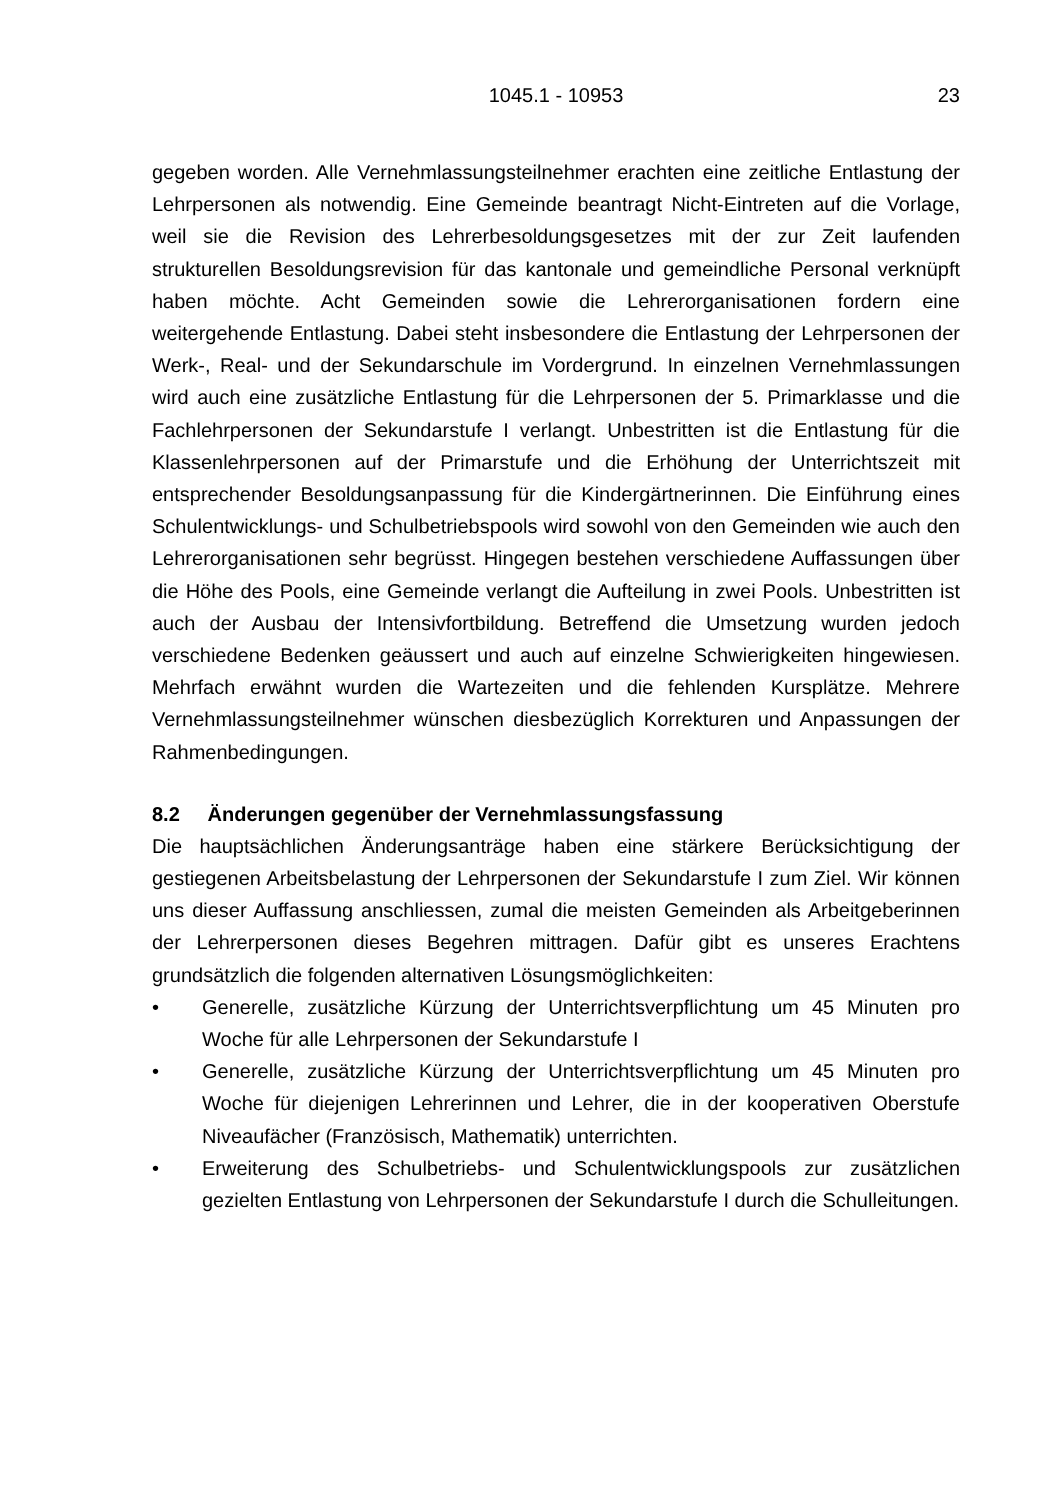1045.1 - 10953
23
gegeben worden. Alle Vernehmlassungsteilnehmer erachten eine zeitliche Entlastung der Lehrpersonen als notwendig. Eine Gemeinde beantragt Nicht-Eintreten auf die Vorlage, weil sie die Revision des Lehrerbesoldungsgesetzes mit der zur Zeit laufenden strukturellen Besoldungsrevision für das kantonale und gemeindliche Personal verknüpft haben möchte. Acht Gemeinden sowie die Lehrerorganisationen fordern eine weitergehende Entlastung. Dabei steht insbesondere die Entlastung der Lehrpersonen der Werk-, Real- und der Sekundarschule im Vordergrund. In einzelnen Vernehmlassungen wird auch eine zusätzliche Entlastung für die Lehrpersonen der 5. Primarklasse und die Fachlehrpersonen der Sekundarstufe I verlangt. Unbestritten ist die Entlastung für die Klassenlehrpersonen auf der Primarstufe und die Erhöhung der Unterrichtszeit mit entsprechender Besoldungsanpassung für die Kindergärtnerinnen. Die Einführung eines Schulentwicklungs- und Schulbetriebspools wird sowohl von den Gemeinden wie auch den Lehrerorganisationen sehr begrüsst. Hingegen bestehen verschiedene Auffassungen über die Höhe des Pools, eine Gemeinde verlangt die Aufteilung in zwei Pools. Unbestritten ist auch der Ausbau der Intensivfortbildung. Betreffend die Umsetzung wurden jedoch verschiedene Bedenken geäussert und auch auf einzelne Schwierigkeiten hingewiesen. Mehrfach erwähnt wurden die Wartezeiten und die fehlenden Kursplätze. Mehrere Vernehmlassungsteilnehmer wünschen diesbezüglich Korrekturen und Anpassungen der Rahmenbedingungen.
8.2 Änderungen gegenüber der Vernehmlassungsfassung
Die hauptsächlichen Änderungsanträge haben eine stärkere Berücksichtigung der gestiegenen Arbeitsbelastung der Lehrpersonen der Sekundarstufe I zum Ziel. Wir können uns dieser Auffassung anschliessen, zumal die meisten Gemeinden als Arbeitgeberinnen der Lehrerpersonen dieses Begehren mittragen. Dafür gibt es unseres Erachtens grundsätzlich die folgenden alternativen Lösungsmöglichkeiten:
• Generelle, zusätzliche Kürzung der Unterrichtsverpflichtung um 45 Minuten pro Woche für alle Lehrpersonen der Sekundarstufe I
• Generelle, zusätzliche Kürzung der Unterrichtsverpflichtung um 45 Minuten pro Woche für diejenigen Lehrerinnen und Lehrer, die in der kooperativen Oberstufe Niveaufächer (Französisch, Mathematik) unterrichten.
• Erweiterung des Schulbetriebs- und Schulentwicklungspools zur zusätzlichen gezielten Entlastung von Lehrpersonen der Sekundarstufe I durch die Schulleitungen.